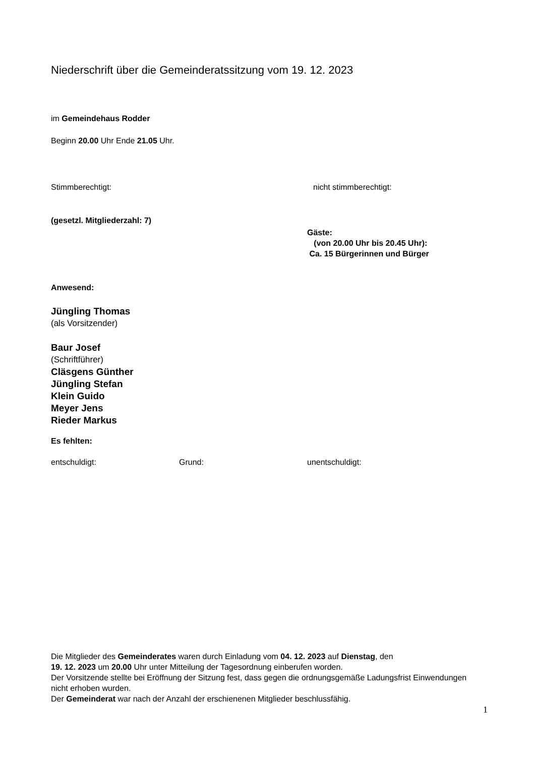Niederschrift über die Gemeinderatssitzung vom 19. 12. 2023
im Gemeindehaus Rodder
Beginn 20.00 Uhr Ende 21.05 Uhr.
Stimmberechtigt: nicht stimmberechtigt:
(gesetzl. Mitgliederzahl: 7)
Gäste:
(von 20.00 Uhr bis 20.45 Uhr):
Ca. 15 Bürgerinnen und Bürger
Anwesend:
Jüngling Thomas
(als Vorsitzender)
Baur Josef
(Schriftführer)
Cläsgens Günther
Jüngling Stefan
Klein Guido
Meyer Jens
Rieder Markus
Es fehlten:
entschuldigt: Grund: unentschuldigt:
Die Mitglieder des Gemeinderates waren durch Einladung vom 04. 12. 2023 auf Dienstag, den
19. 12. 2023 um 20.00 Uhr unter Mitteilung der Tagesordnung einberufen worden.
Der Vorsitzende stellte bei Eröffnung der Sitzung fest, dass gegen die ordnungsgemäße Ladungsfrist Einwendungen nicht erhoben wurden.
Der Gemeinderat war nach der Anzahl der erschienenen Mitglieder beschlussfähig.
1